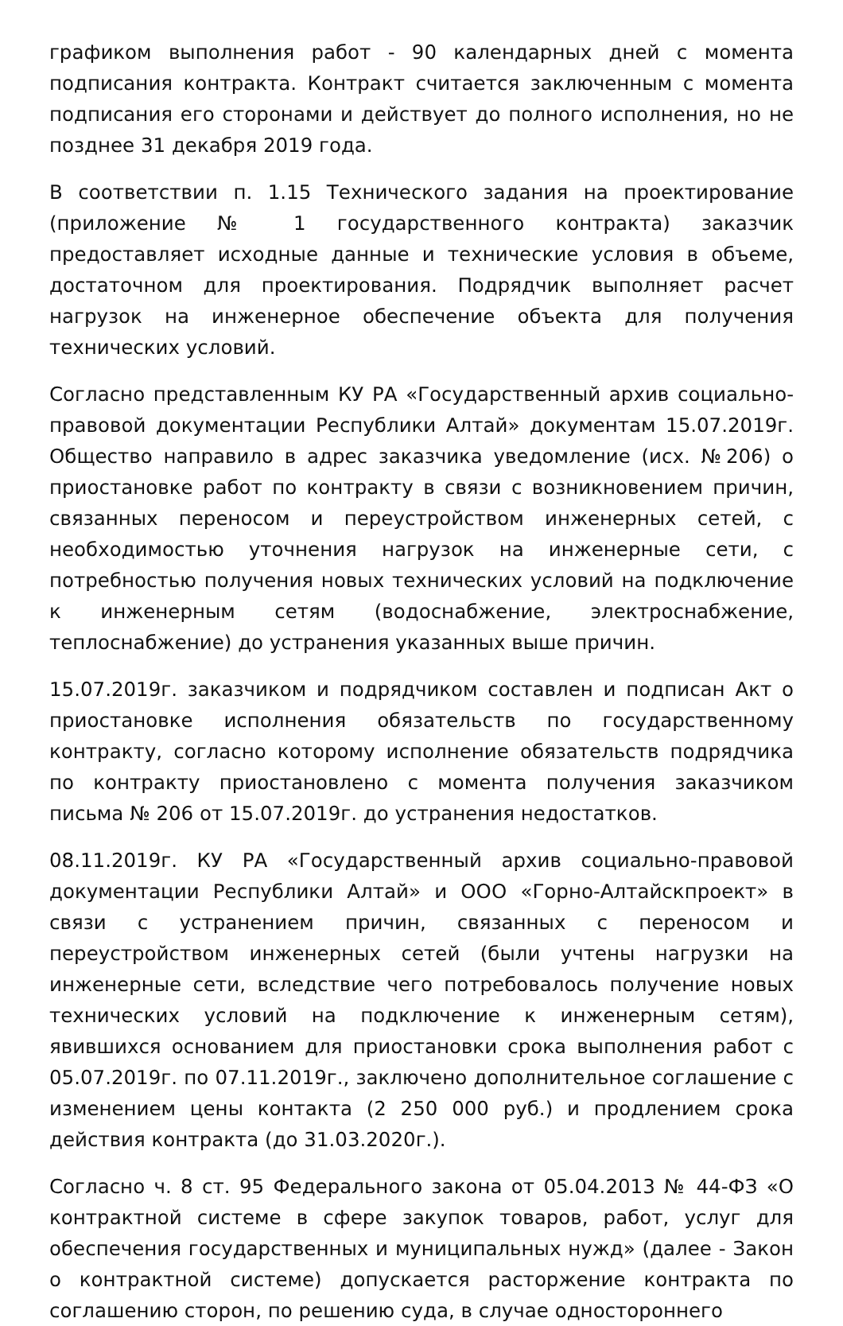графиком выполнения работ - 90 календарных дней с момента подписания контракта. Контракт считается заключенным с момента подписания его сторонами и действует до полного исполнения, но не позднее 31 декабря 2019 года.
В соответствии п. 1.15 Технического задания на проектирование (приложение № 1 государственного контракта) заказчик предоставляет исходные данные и технические условия в объеме, достаточном для проектирования. Подрядчик выполняет расчет нагрузок на инженерное обеспечение объекта для получения технических условий.
Согласно представленным КУ РА «Государственный архив социально-правовой документации Республики Алтай» документам 15.07.2019г. Общество направило в адрес заказчика уведомление (исх. №206) о приостановке работ по контракту в связи с возникновением причин, связанных переносом и переустройством инженерных сетей, с необходимостью уточнения нагрузок на инженерные сети, с потребностью получения новых технических условий на подключение к инженерным сетям (водоснабжение, электроснабжение, теплоснабжение) до устранения указанных выше причин.
15.07.2019г. заказчиком и подрядчиком составлен и подписан Акт о приостановке исполнения обязательств по государственному контракту, согласно которому исполнение обязательств подрядчика по контракту приостановлено с момента получения заказчиком письма № 206 от 15.07.2019г. до устранения недостатков.
08.11.2019г. КУ РА «Государственный архив социально-правовой документации Республики Алтай» и ООО «Горно-Алтайскпроект» в связи с устранением причин, связанных с переносом и переустройством инженерных сетей (были учтены нагрузки на инженерные сети, вследствие чего потребовалось получение новых технических условий на подключение к инженерным сетям), явившихся основанием для приостановки срока выполнения работ с 05.07.2019г. по 07.11.2019г., заключено дополнительное соглашение с изменением цены контакта (2 250 000 руб.) и продлением срока действия контракта (до 31.03.2020г.).
Согласно ч. 8 ст. 95 Федерального закона от 05.04.2013 № 44-ФЗ «О контрактной системе в сфере закупок товаров, работ, услуг для обеспечения государственных и муниципальных нужд» (далее - Закон о контрактной системе) допускается расторжение контракта по соглашению сторон, по решению суда, в случае одностороннего